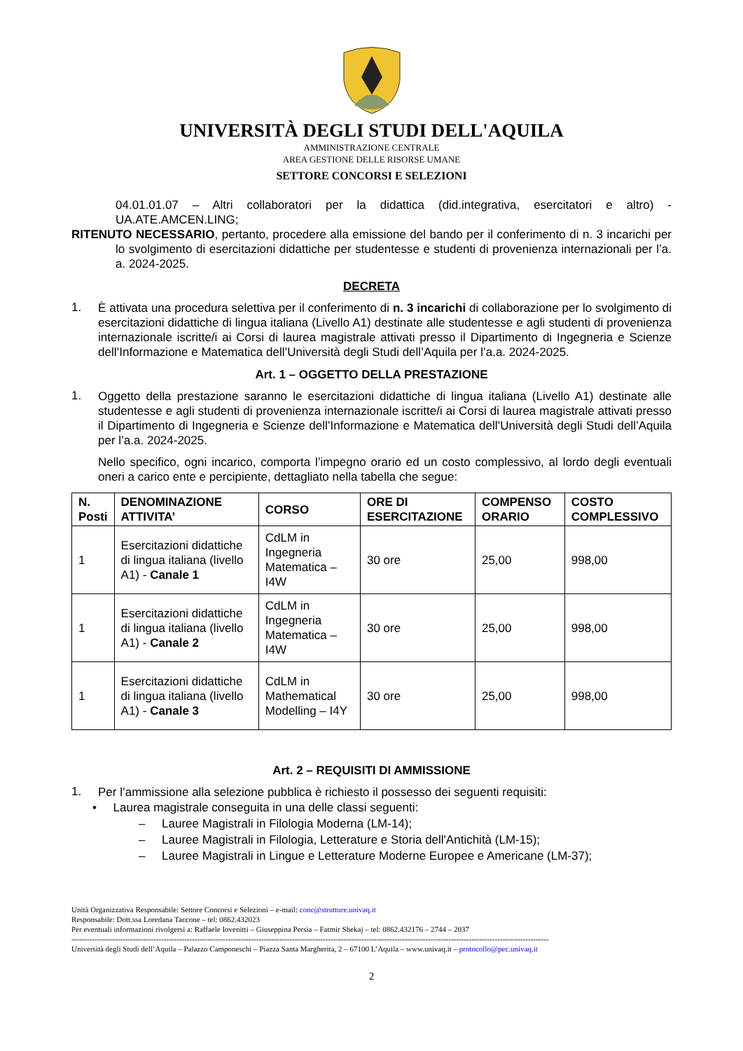UNIVERSITÀ DEGLI STUDI DELL'AQUILA
AMMINISTRAZIONE CENTRALE
AREA GESTIONE DELLE RISORSE UMANE
SETTORE CONCORSI E SELEZIONI
04.01.01.07 – Altri collaboratori per la didattica (did.integrativa, esercitatori e altro) - UA.ATE.AMCEN.LING;
RITENUTO NECESSARIO, pertanto, procedere alla emissione del bando per il conferimento di n. 3 incarichi per lo svolgimento di esercitazioni didattiche per studentesse e studenti di provenienza internazionali per l’a. a. 2024-2025.
DECRETA
1. È attivata una procedura selettiva per il conferimento di n. 3 incarichi di collaborazione per lo svolgimento di esercitazioni didattiche di lingua italiana (Livello A1) destinate alle studentesse e agli studenti di provenienza internazionale iscritte/i ai Corsi di laurea magistrale attivati presso il Dipartimento di Ingegneria e Scienze dell’Informazione e Matematica dell’Università degli Studi dell’Aquila per l’a.a. 2024-2025.
Art. 1 – OGGETTO DELLA PRESTAZIONE
1. Oggetto della prestazione saranno le esercitazioni didattiche di lingua italiana (Livello A1) destinate alle studentesse e agli studenti di provenienza internazionale iscritte/i ai Corsi di laurea magistrale attivati presso il Dipartimento di Ingegneria e Scienze dell’Informazione e Matematica dell’Università degli Studi dell’Aquila per l’a.a. 2024-2025.
Nello specifico, ogni incarico, comporta l’impegno orario ed un costo complessivo, al lordo degli eventuali oneri a carico ente e percipiente, dettagliato nella tabella che segue:
| N. Posti | DENOMINAZIONE ATTIVITA’ | CORSO | ORE DI ESERCITAZIONE | COMPENSO ORARIO | COSTO COMPLESSIVO |
| --- | --- | --- | --- | --- | --- |
| 1 | Esercitazioni didattiche di lingua italiana (livello A1) - Canale 1 | CdLM in Ingegneria Matematica – I4W | 30 ore | 25,00 | 998,00 |
| 1 | Esercitazioni didattiche di lingua italiana (livello A1) - Canale 2 | CdLM in Ingegneria Matematica – I4W | 30 ore | 25,00 | 998,00 |
| 1 | Esercitazioni didattiche di lingua italiana (livello A1) - Canale 3 | CdLM in Mathematical Modelling – I4Y | 30 ore | 25,00 | 998,00 |
Art. 2 – REQUISITI DI AMMISSIONE
1. Per l’ammissione alla selezione pubblica è richiesto il possesso dei seguenti requisiti:
• Laurea magistrale conseguita in una delle classi seguenti:
– Lauree Magistrali in Filologia Moderna (LM-14);
– Lauree Magistrali in Filologia, Letterature e Storia dell'Antichità (LM-15);
– Lauree Magistrali in Lingue e Letterature Moderne Europee e Americane (LM-37);
Unità Organizzativa Responsabile: Settore Concorsi e Selezioni – e-mail: conc@strutture.univaq.it
Responsabile: Dott.ssa Loredana Taccone – tel: 0862.432023
Per eventuali informazioni rivolgersi a: Raffaele Iovenitti – Giuseppina Persia – Fatmir Shekaj – tel: 0862.432176 – 2744 – 2037
------------------------------------------------------------------------------------------------------------------------------------------------------------------------------------------
Università degli Studi dell’Aquila – Palazzo Camponeschi – Piazza Santa Margherita, 2 – 67100 L’Aquila – www.univaq.it – protocollo@pec.univaq.it
2